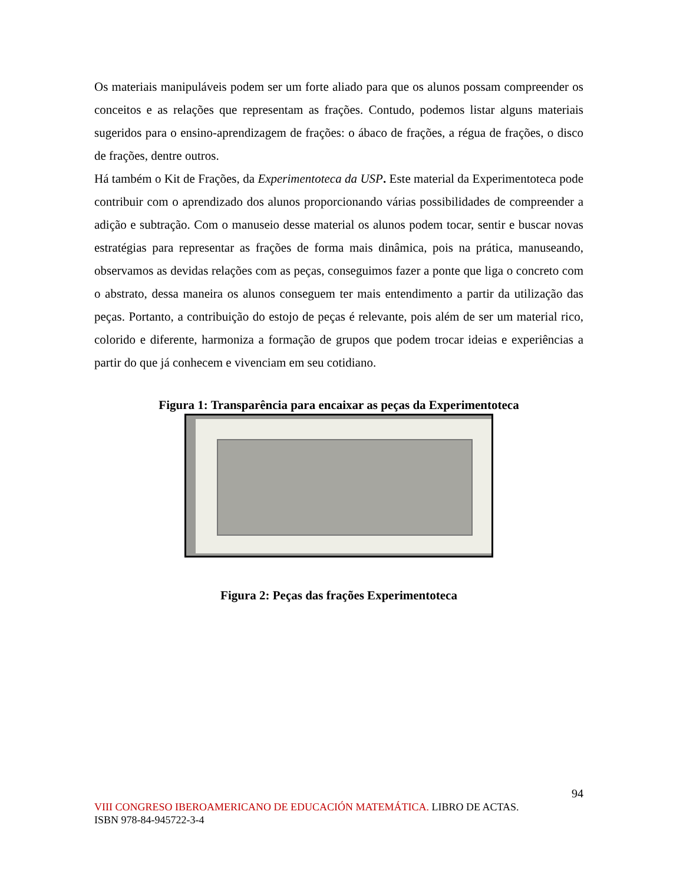Os materiais manipuláveis podem ser um forte aliado para que os alunos possam compreender os conceitos e as relações que representam as frações. Contudo, podemos listar alguns materiais sugeridos para o ensino-aprendizagem de frações: o ábaco de frações, a régua de frações, o disco de frações, dentre outros.
Há também o Kit de Frações, da Experimentoteca da USP. Este material da Experimentoteca pode contribuir com o aprendizado dos alunos proporcionando várias possibilidades de compreender a adição e subtração. Com o manuseio desse material os alunos podem tocar, sentir e buscar novas estratégias para representar as frações de forma mais dinâmica, pois na prática, manuseando, observamos as devidas relações com as peças, conseguimos fazer a ponte que liga o concreto com o abstrato, dessa maneira os alunos conseguem ter mais entendimento a partir da utilização das peças. Portanto, a contribuição do estojo de peças é relevante, pois além de ser um material rico, colorido e diferente, harmoniza a formação de grupos que podem trocar ideias e experiências a partir do que já conhecem e vivenciam em seu cotidiano.
Figura 1: Transparência para encaixar as peças da Experimentoteca
Figura 2: Peças das frações Experimentoteca
94
VIII CONGRESO IBEROAMERICANO DE EDUCACIÓN MATEMÁTICA. LIBRO DE ACTAS.
ISBN 978-84-945722-3-4